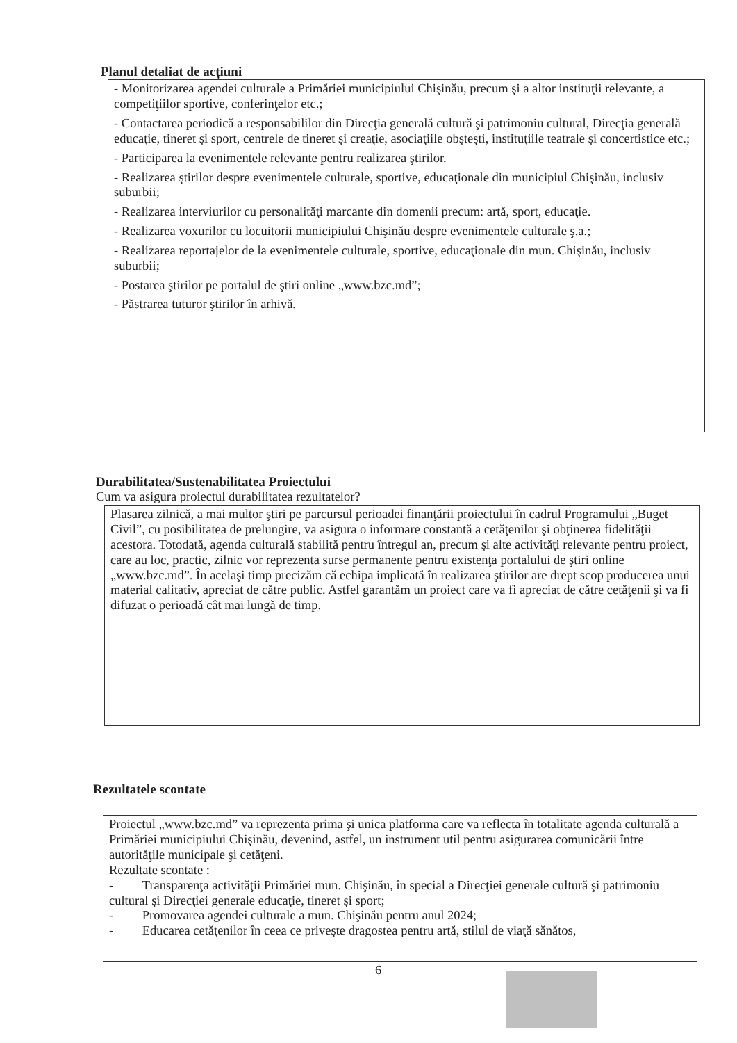Planul detaliat de acțiuni
- Monitorizarea agendei culturale a Primăriei municipiului Chişinău, precum şi a altor instituţii relevante, a competiţiilor sportive, conferinţelor etc.;
- Contactarea periodică a responsabililor din Direcţia generală cultură şi patrimoniu cultural, Direcţia generală educaţie, tineret şi sport, centrele de tineret şi creaţie, asociaţiile obşteşti, instituţiile teatrale şi concertistice etc.;
- Participarea la evenimentele relevante pentru realizarea ştirilor.
- Realizarea ştirilor despre evenimentele culturale, sportive, educaţionale din municipiul Chişinău, inclusiv suburbii;
- Realizarea interviurilor cu personalităţi marcante din domenii precum: artă, sport, educaţie.
- Realizarea voxurilor cu locuitorii municipiului Chişinău despre evenimentele culturale ş.a.;
- Realizarea reportajelor de la evenimentele culturale, sportive, educaţionale din mun. Chişinău, inclusiv suburbii;
- Postarea ştirilor pe portalul de ştiri online „www.bzc.md”;
- Păstrarea tuturor ştirilor în arhivă.
Durabilitatea/Sustenabilitatea Proiectului
Cum va asigura proiectul durabilitatea rezultatelor?
Plasarea zilnică, a mai multor ştiri pe parcursul perioadei finanţării proiectului în cadrul Programului „Buget Civil”, cu posibilitatea de prelungire, va asigura o informare constantă a cetăţenilor şi obţinerea fidelităţii acestora. Totodată, agenda culturală stabilită pentru întregul an, precum şi alte activităţi relevante pentru proiect, care au loc, practic, zilnic vor reprezenta surse permanente pentru existenţa portalului de ştiri online „www.bzc.md”. În acelaşi timp precizăm că echipa implicată în realizarea ştirilor are drept scop producerea unui material calitativ, apreciat de către public. Astfel garantăm un proiect care va fi apreciat de către cetăţenii şi va fi difuzat o perioadă cât mai lungă de timp.
Rezultatele scontate
Proiectul „www.bzc.md” va reprezenta prima şi unica platforma care va reflecta în totalitate agenda culturală a Primăriei municipiului Chişinău, devenind, astfel, un instrument util pentru asigurarea comunicării între autorităţile municipale şi cetăţeni.
Rezultate scontate :
- Transparenţa activităţii Primăriei mun. Chişinău, în special a Direcţiei generale cultură şi patrimoniu cultural şi Direcţiei generale educaţie, tineret şi sport;
- Promovarea agendei culturale a mun. Chişinău pentru anul 2024;
- Educarea cetăţenilor în ceea ce priveşte dragostea pentru artă, stilul de viaţă sănătos,
6